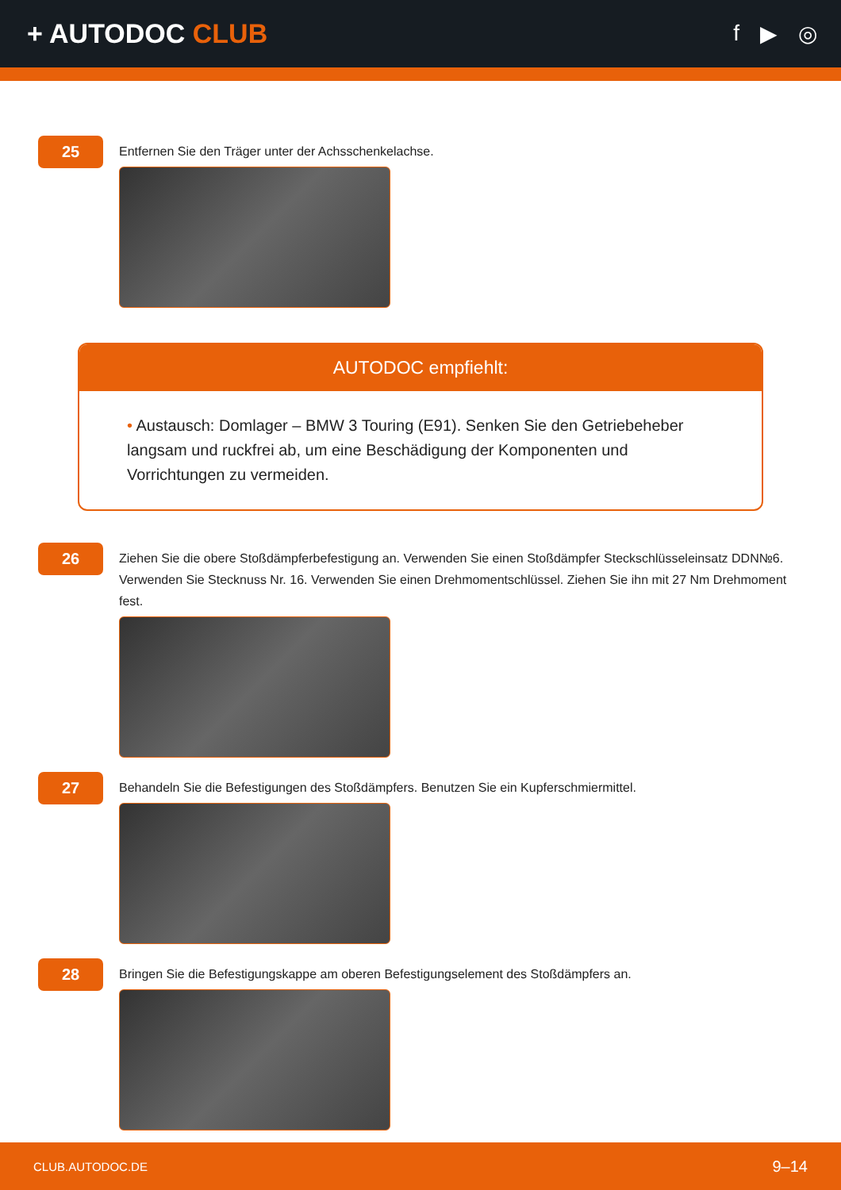+ AUTODOC CLUB
f ▶ ◎
25
Entfernen Sie den Träger unter der Achsschenkelachse.
AUTODOC empfiehlt:
• Austausch: Domlager – BMW 3 Touring (E91). Senken Sie den Getriebeheber langsam und ruckfrei ab, um eine Beschädigung der Komponenten und Vorrichtungen zu vermeiden.
26
Ziehen Sie die obere Stoßdämpferbefestigung an. Verwenden Sie einen Stoßdämpfer Steckschlüsseleinsatz DDN№6. Verwenden Sie Stecknuss Nr. 16. Verwenden Sie einen Drehmomentschlüssel. Ziehen Sie ihn mit 27 Nm Drehmoment fest.
27
Behandeln Sie die Befestigungen des Stoßdämpfers. Benutzen Sie ein Kupferschmiermittel.
28
Bringen Sie die Befestigungskappe am oberen Befestigungselement des Stoßdämpfers an.
CLUB.AUTODOC.DE 9–14